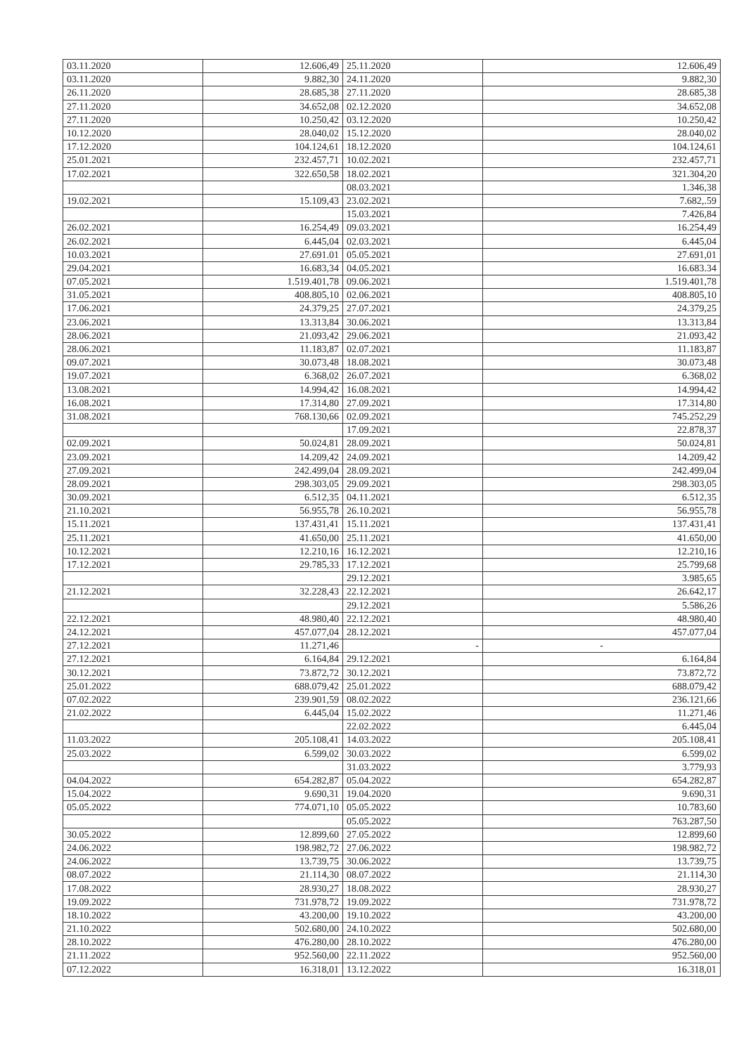| 03.11.2020 | 12.606,49 | 25.11.2020 | 12.606,49 |
| 03.11.2020 | 9.882,30 | 24.11.2020 | 9.882,30 |
| 26.11.2020 | 28.685,38 | 27.11.2020 | 28.685,38 |
| 27.11.2020 | 34.652,08 | 02.12.2020 | 34.652,08 |
| 27.11.2020 | 10.250,42 | 03.12.2020 | 10.250,42 |
| 10.12.2020 | 28.040,02 | 15.12.2020 | 28.040,02 |
| 17.12.2020 | 104.124,61 | 18.12.2020 | 104.124,61 |
| 25.01.2021 | 232.457,71 | 10.02.2021 | 232.457,71 |
| 17.02.2021 | 322.650,58 | 18.02.2021 | 321.304,20 |
| | | 08.03.2021 | 1.346,38 |
| 19.02.2021 | 15.109,43 | 23.02.2021 | 7.682,.59 |
| | | 15.03.2021 | 7.426,84 |
| 26.02.2021 | 16.254,49 | 09.03.2021 | 16.254,49 |
| 26.02.2021 | 6.445,04 | 02.03.2021 | 6.445,04 |
| 10.03.2021 | 27.691.01 | 05.05.2021 | 27.691,01 |
| 29.04.2021 | 16.683,34 | 04.05.2021 | 16.683.34 |
| 07.05.2021 | 1.519.401,78 | 09.06.2021 | 1.519.401,78 |
| 31.05.2021 | 408.805,10 | 02.06.2021 | 408.805,10 |
| 17.06.2021 | 24.379,25 | 27.07.2021 | 24.379,25 |
| 23.06.2021 | 13.313,84 | 30.06.2021 | 13.313,84 |
| 28.06.2021 | 21.093,42 | 29.06.2021 | 21.093,42 |
| 28.06.2021 | 11.183,87 | 02.07.2021 | 11.183,87 |
| 09.07.2021 | 30.073,48 | 18.08.2021 | 30.073,48 |
| 19.07.2021 | 6.368,02 | 26.07.2021 | 6.368,02 |
| 13.08.2021 | 14.994,42 | 16.08.2021 | 14.994,42 |
| 16.08.2021 | 17.314,80 | 27.09.2021 | 17.314,80 |
| 31.08.2021 | 768.130,66 | 02.09.2021 | 745.252,29 |
| | | 17.09.2021 | 22.878,37 |
| 02.09.2021 | 50.024,81 | 28.09.2021 | 50.024,81 |
| 23.09.2021 | 14.209,42 | 24.09.2021 | 14.209,42 |
| 27.09.2021 | 242.499,04 | 28.09.2021 | 242.499,04 |
| 28.09.2021 | 298.303,05 | 29.09.2021 | 298.303,05 |
| 30.09.2021 | 6.512,35 | 04.11.2021 | 6.512,35 |
| 21.10.2021 | 56.955,78 | 26.10.2021 | 56.955,78 |
| 15.11.2021 | 137.431,41 | 15.11.2021 | 137.431,41 |
| 25.11.2021 | 41.650,00 | 25.11.2021 | 41.650,00 |
| 10.12.2021 | 12.210,16 | 16.12.2021 | 12.210,16 |
| 17.12.2021 | 29.785,33 | 17.12.2021 | 25.799,68 |
| | | 29.12.2021 | 3.985,65 |
| 21.12.2021 | 32.228,43 | 22.12.2021 | 26.642,17 |
| | | 29.12.2021 | 5.586,26 |
| 22.12.2021 | 48.980,40 | 22.12.2021 | 48.980,40 |
| 24.12.2021 | 457.077,04 | 28.12.2021 | 457.077,04 |
| 27.12.2021 | 11.271,46 | - | - |
| 27.12.2021 | 6.164,84 | 29.12.2021 | 6.164,84 |
| 30.12.2021 | 73.872,72 | 30.12.2021 | 73.872,72 |
| 25.01.2022 | 688.079,42 | 25.01.2022 | 688.079,42 |
| 07.02.2022 | 239.901,59 | 08.02.2022 | 236.121,66 |
| 21.02.2022 | 6.445,04 | 15.02.2022 | 11.271,46 |
| | | 22.02.2022 | 6.445,04 |
| 11.03.2022 | 205.108,41 | 14.03.2022 | 205.108,41 |
| 25.03.2022 | 6.599,02 | 30.03.2022 | 6.599,02 |
| | | 31.03.2022 | 3.779,93 |
| 04.04.2022 | 654.282,87 | 05.04.2022 | 654.282,87 |
| 15.04.2022 | 9.690,31 | 19.04.2020 | 9.690,31 |
| 05.05.2022 | 774.071,10 | 05.05.2022 | 10.783,60 |
| | | 05.05.2022 | 763.287,50 |
| 30.05.2022 | 12.899,60 | 27.05.2022 | 12.899,60 |
| 24.06.2022 | 198.982,72 | 27.06.2022 | 198.982,72 |
| 24.06.2022 | 13.739,75 | 30.06.2022 | 13.739,75 |
| 08.07.2022 | 21.114,30 | 08.07.2022 | 21.114,30 |
| 17.08.2022 | 28.930,27 | 18.08.2022 | 28.930,27 |
| 19.09.2022 | 731.978,72 | 19.09.2022 | 731.978,72 |
| 18.10.2022 | 43.200,00 | 19.10.2022 | 43.200,00 |
| 21.10.2022 | 502.680,00 | 24.10.2022 | 502.680,00 |
| 28.10.2022 | 476.280,00 | 28.10.2022 | 476.280,00 |
| 21.11.2022 | 952.560,00 | 22.11.2022 | 952.560,00 |
| 07.12.2022 | 16.318,01 | 13.12.2022 | 16.318,01 |